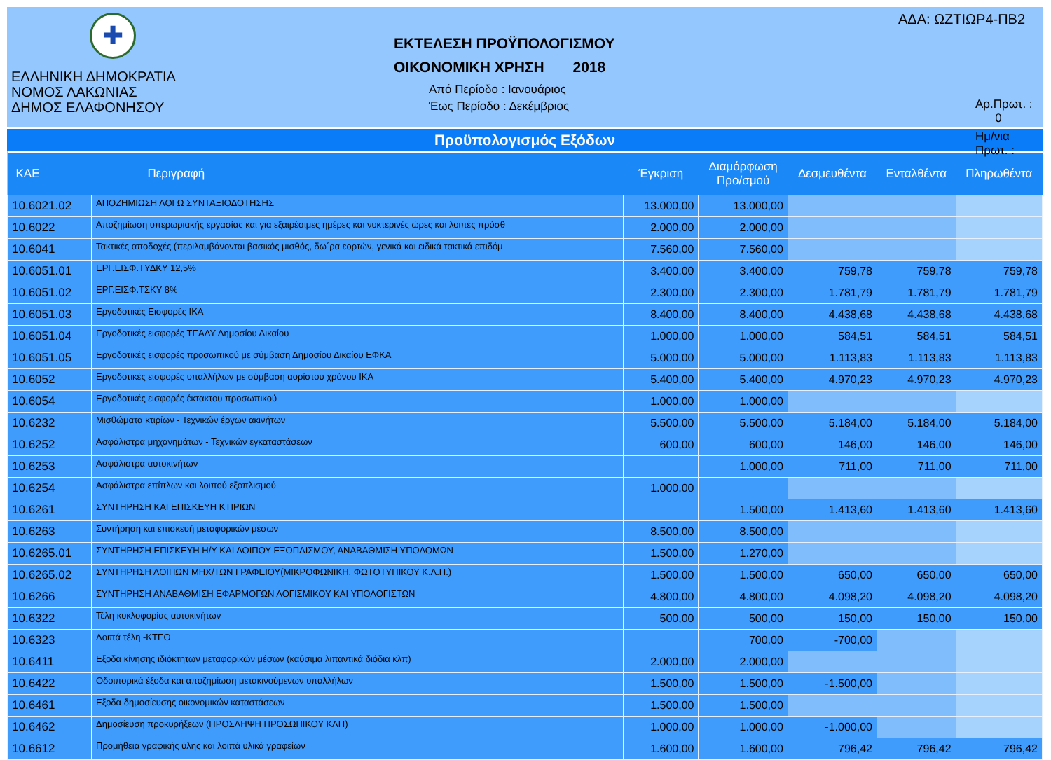✚
ΕΛΛΗΝΙΚΗ ΔΗΜΟΚΡΑΤΙΑ
ΝΟΜΟΣ ΛΑΚΩΝΙΑΣ
ΔΗΜΟΣ ΕΛΑΦΟΝΗΣΟΥ
ΕΚΤΕΛΕΣΗ ΠΡΟΫΠΟΛΟΓΙΣΜΟΥ
ΟΙΚΟΝΟΜΙΚΗ ΧΡΗΣΗ 2018
Από Περίοδο : Ιανουάριος
Έως Περίοδο : Δεκέμβριος
ΑΔΑ: ΩΖΤΙΩΡ4-ΠΒ2
Αρ.Πρωτ. : 0
Ημ/νια Πρωτ. :
Προϋπολογισμός Εξόδων
| ΚΑΕ | Περιγραφή | Έγκριση | Διαμόρφωση Προ/σμού | Δεσμευθέντα | Ενταλθέντα | Πληρωθέντα |
| --- | --- | --- | --- | --- | --- | --- |
| 10.6021.02 | ΑΠΟΖΗΜΙΩΣΗ ΛΟΓΩ ΣΥΝΤΑΞΙΟΔΟΤΗΣΗΣ | 13.000,00 | 13.000,00 | | | |
| 10.6022 | Αποζημίωση υπερωριακής εργασίας και για εξαιρέσιμες ημέρες και νυκτερινές ώρες και λοιπές πρόσθ | 2.000,00 | 2.000,00 | | | |
| 10.6041 | Τακτικές αποδοχές (περιλαμβάνονται βασικός μισθός, δω΄ρα εορτών, γενικά και ειδικά τακτικά επιδόμ | 7.560,00 | 7.560,00 | | | |
| 10.6051.01 | ΕΡΓ.ΕΙΣΦ.ΤΥΔΚΥ 12,5% | 3.400,00 | 3.400,00 | 759,78 | 759,78 | 759,78 |
| 10.6051.02 | ΕΡΓ.ΕΙΣΦ.ΤΣΚΥ 8% | 2.300,00 | 2.300,00 | 1.781,79 | 1.781,79 | 1.781,79 |
| 10.6051.03 | Εργοδοτικές Εισφορές ΙΚΑ | 8.400,00 | 8.400,00 | 4.438,68 | 4.438,68 | 4.438,68 |
| 10.6051.04 | Εργοδοτικές εισφορές ΤΕΑΔΥ Δημοσίου Δικαίου | 1.000,00 | 1.000,00 | 584,51 | 584,51 | 584,51 |
| 10.6051.05 | Εργοδοτικές εισφορές προσωπικού με σύμβαση Δημοσίου Δικαίου ΕΦΚΑ | 5.000,00 | 5.000,00 | 1.113,83 | 1.113,83 | 1.113,83 |
| 10.6052 | Εργοδοτικές εισφορές υπαλλήλων με σύμβαση αορίστου χρόνου ΙΚΑ | 5.400,00 | 5.400,00 | 4.970,23 | 4.970,23 | 4.970,23 |
| 10.6054 | Εργοδοτικές εισφορές έκτακτου προσωπικού | 1.000,00 | 1.000,00 | | | |
| 10.6232 | Μισθώματα κτιρίων - Τεχνικών έργων ακινήτων | 5.500,00 | 5.500,00 | 5.184,00 | 5.184,00 | 5.184,00 |
| 10.6252 | Ασφάλιστρα μηχανημάτων - Τεχνικών εγκαταστάσεων | 600,00 | 600,00 | 146,00 | 146,00 | 146,00 |
| 10.6253 | Ασφάλιστρα αυτοκινήτων | | 1.000,00 | 711,00 | 711,00 | 711,00 |
| 10.6254 | Ασφάλιστρα επίπλων και λοιπού εξοπλισμού | 1.000,00 | | | | |
| 10.6261 | ΣΥΝΤΗΡΗΣΗ ΚΑΙ ΕΠΙΣΚΕΥΗ ΚΤΙΡΙΩΝ | | 1.500,00 | 1.413,60 | 1.413,60 | 1.413,60 |
| 10.6263 | Συντήρηση και επισκευή μεταφορικών μέσων | 8.500,00 | 8.500,00 | | | |
| 10.6265.01 | ΣΥΝΤΗΡΗΣΗ ΕΠΙΣΚΕΥΗ Η/Υ ΚΑΙ ΛΟΙΠΟΥ ΕΞΟΠΛΙΣΜΟΥ, ΑΝΑΒΑΘΜΙΣΗ ΥΠΟΔΟΜΩΝ | 1.500,00 | 1.270,00 | | | |
| 10.6265.02 | ΣΥΝΤΗΡΗΣΗ ΛΟΙΠΩΝ ΜΗΧ/ΤΩΝ ΓΡΑΦΕΙΟΥ(ΜΙΚΡΟΦΩΝΙΚΗ, ΦΩΤΟΤΥΠΙΚΟΥ Κ.Λ.Π.) | 1.500,00 | 1.500,00 | 650,00 | 650,00 | 650,00 |
| 10.6266 | ΣΥΝΤΗΡΗΣΗ ΑΝΑΒΑΘΜΙΣΗ ΕΦΑΡΜΟΓΩΝ ΛΟΓΙΣΜΙΚΟΥ ΚΑΙ ΥΠΟΛΟΓΙΣΤΩΝ | 4.800,00 | 4.800,00 | 4.098,20 | 4.098,20 | 4.098,20 |
| 10.6322 | Τέλη κυκλοφορίας αυτοκινήτων | 500,00 | 500,00 | 150,00 | 150,00 | 150,00 |
| 10.6323 | Λοιπά τέλη -ΚΤΕΟ | | 700,00 | -700,00 | | |
| 10.6411 | Εξοδα κίνησης ιδιόκτητων μεταφορικών μέσων (καύσιμα λιπαντικά διόδια κλπ) | 2.000,00 | 2.000,00 | | | |
| 10.6422 | Οδοιπορικά έξοδα και αποζημίωση μετακινούμενων υπαλλήλων | 1.500,00 | 1.500,00 | -1.500,00 | | |
| 10.6461 | Εξοδα δημοσίευσης οικονομικών καταστάσεων | 1.500,00 | 1.500,00 | | | |
| 10.6462 | Δημοσίευση προκυρήξεων (ΠΡΟΣΛΗΨΗ ΠΡΟΣΩΠΙΚΟΥ ΚΛΠ) | 1.000,00 | 1.000,00 | -1.000,00 | | |
| 10.6612 | Προμήθεια γραφικής ύλης και λοιπά υλικά γραφείων | 1.600,00 | 1.600,00 | 796,42 | 796,42 | 796,42 |